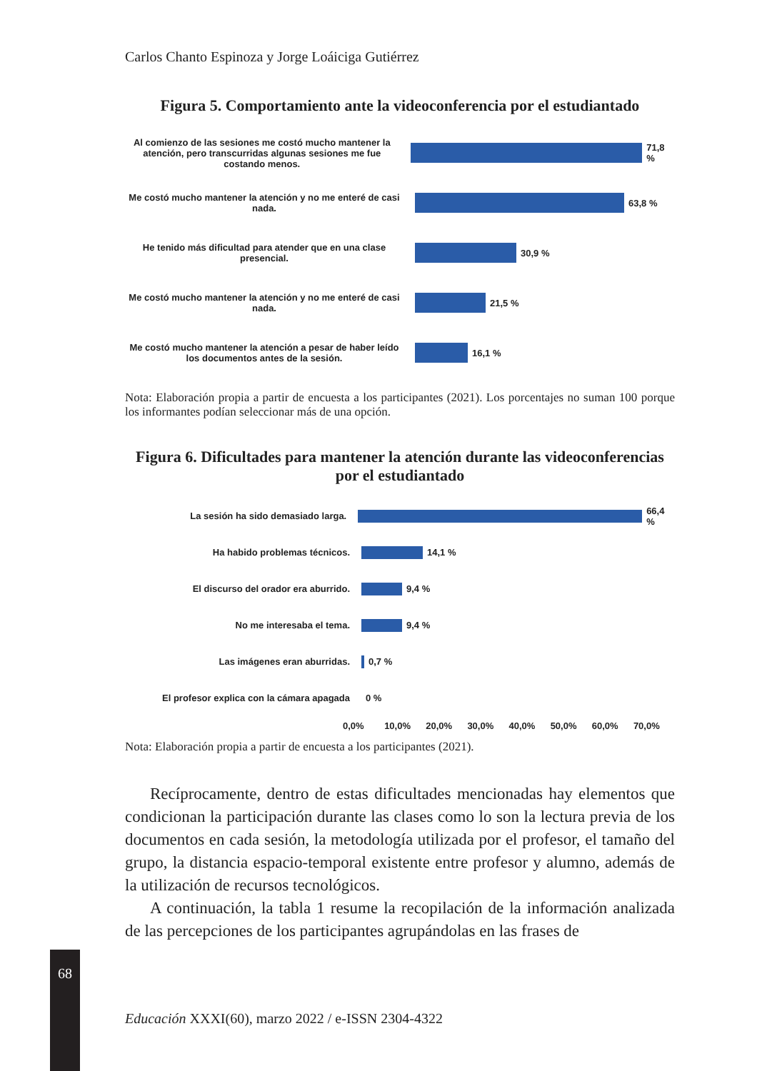Carlos Chanto Espinoza y Jorge Loáiciga Gutiérrez
Figura 5. Comportamiento ante la videoconferencia por el estudiantado
Al comienzo de las sesiones me costó mucho mantener la atención, pero transcurridas algunas sesiones me fue costando menos.
71,8 %
Me costó mucho mantener la atención y no me enteré de casi nada.
63,8 %
He tenido más dificultad para atender que en una clase presencial.
30,9 %
Me costó mucho mantener la atención y no me enteré de casi nada.
21,5 %
Me costó mucho mantener la atención a pesar de haber leído los documentos antes de la sesión.
16,1 %
Nota: Elaboración propia a partir de encuesta a los participantes (2021). Los porcentajes no suman 100 porque los informantes podían seleccionar más de una opción.
Figura 6. Dificultades para mantener la atención durante las videoconferencias por el estudiantado
La sesión ha sido demasiado larga. 66,4 %
Ha habido problemas técnicos. 14,1 %
El discurso del orador era aburrido. 9,4 %
No me interesaba el tema. 9,4 %
Las imágenes eran aburridas. 0,7 %
El profesor explica con la cámara apagada
0 %
0,0% 10,0% 20,0% 30,0% 40,0% 50,0% 60,0% 70,0%
Nota: Elaboración propia a partir de encuesta a los participantes (2021).
Recíprocamente, dentro de estas dificultades mencionadas hay elementos que condicionan la participación durante las clases como lo son la lectura previa de los documentos en cada sesión, la metodología utilizada por el profesor, el tamaño del grupo, la distancia espacio-temporal existente entre profesor y alumno, además de la utilización de recursos tecnológicos.
A continuación, la tabla 1 resume la recopilación de la información analizada de las percepciones de los participantes agrupándolas en las frases de
68
Educación XXXI(60), marzo 2022 / e-ISSN 2304-4322